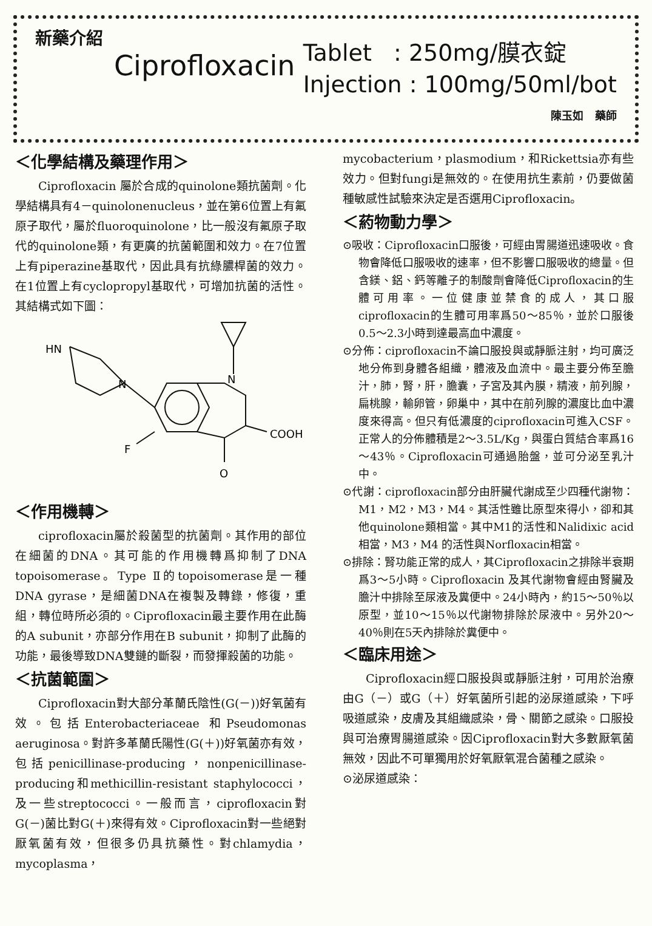新藥介紹
Ciprofloxacin
Tablet : 250mg/膜衣錠
Injection : 100mg/50ml/bot
陳玉如 藥師
＜化學結構及藥理作用＞
Ciprofloxacin 屬於合成的quinolone類抗菌劑。化學結構具有4－quinolonenucleus，並在第6位置上有氟原子取代，屬於fluoroquinolone，比一般沒有氟原子取代的quinolone類，有更廣的抗菌範圍和效力。在7位置上有piperazine基取代，因此具有抗綠膿桿菌的效力。在1位置上有cyclopropyl基取代，可增加抗菌的活性。其結構式如下圖：
HN
N
N
COOH
F
O
＜作用機轉＞
ciprofloxacin屬於殺菌型的抗菌劑。其作用的部位在細菌的DNA。其可能的作用機轉爲抑制了DNA topoisomerase。Type Ⅱ的topoisomerase是一種DNA gyrase，是細菌DNA在複製及轉錄，修復，重組，轉位時所必須的。Ciprofloxacin最主要作用在此酶的A subunit，亦部分作用在B subunit，抑制了此酶的功能，最後導致DNA雙鏈的斷裂，而發揮殺菌的功能。
＜抗菌範圍＞
Ciprofloxacin對大部分革蘭氏陰性(G(－))好氧菌有效。包括Enterobacteriaceae 和Pseudomonas aeruginosa。對許多革蘭氏陽性(G(＋))好氧菌亦有效，包括penicillinase-producing，nonpenicillinase-producing和methicillin-resistant staphylococci，及一些streptococci。一般而言，ciprofloxacin對G(－)菌比對G(＋)來得有效。Ciprofloxacin對一些絕對厭氧菌有效，但很多仍具抗藥性。對chlamydia，mycoplasma，
mycobacterium，plasmodium，和Rickettsia亦有些效力。但對fungi是無效的。在使用抗生素前，仍要做菌種敏感性試驗來決定是否選用Ciprofloxacin。
＜葯物動力學＞
⊙吸收：Ciprofloxacin口服後，可經由胃腸道迅速吸收。食物會降低口服吸收的速率，但不影響口服吸收的總量。但含鎂、鋁、鈣等離子的制酸劑會降低Ciprofloxacin的生體可用率。一位健康並禁食的成人，其口服ciprofloxacin的生體可用率爲50～85％，並於口服後0.5～2.3小時到達最高血中濃度。
⊙分佈：ciprofloxacin不論口服投與或靜脈注射，均可廣泛地分佈到身體各組織，體液及血流中。最主要分佈至膽汁，肺，腎，肝，膽囊，子宮及其內膜，精液，前列腺，扁桃腺，輸卵管，卵巢中，其中在前列腺的濃度比血中濃度來得高。但只有低濃度的ciprofloxacin可進入CSF。正常人的分佈體積是2～3.5L/Kg，與蛋白質結合率爲16～43％。Ciprofloxacin可通過胎盤，並可分泌至乳汁中。
⊙代謝：ciprofloxacin部分由肝臟代謝成至少四種代謝物：M1，M2，M3，M4。其活性雖比原型來得小，卻和其他quinolone類相當。其中M1的活性和Nalidixic acid相當，M3，M4 的活性與Norfloxacin相當。
⊙排除：腎功能正常的成人，其Ciprofloxacin之排除半衰期爲3～5小時。Ciprofloxacin 及其代謝物會經由腎臟及膽汁中排除至尿液及糞便中。24小時內，約15～50％以原型，並10～15％以代謝物排除於尿液中。另外20～40％則在5天內排除於糞便中。
＜臨床用途＞
Ciprofloxacin經口服投與或靜脈注射，可用於治療由G（－）或G（＋）好氧菌所引起的泌尿道感染，下呼吸道感染，皮膚及其組織感染，骨、關節之感染。口服投與可治療胃腸道感染。因Ciprofloxacin對大多數厭氧菌無效，因此不可單獨用於好氧厭氧混合菌種之感染。
⊙泌尿道感染：